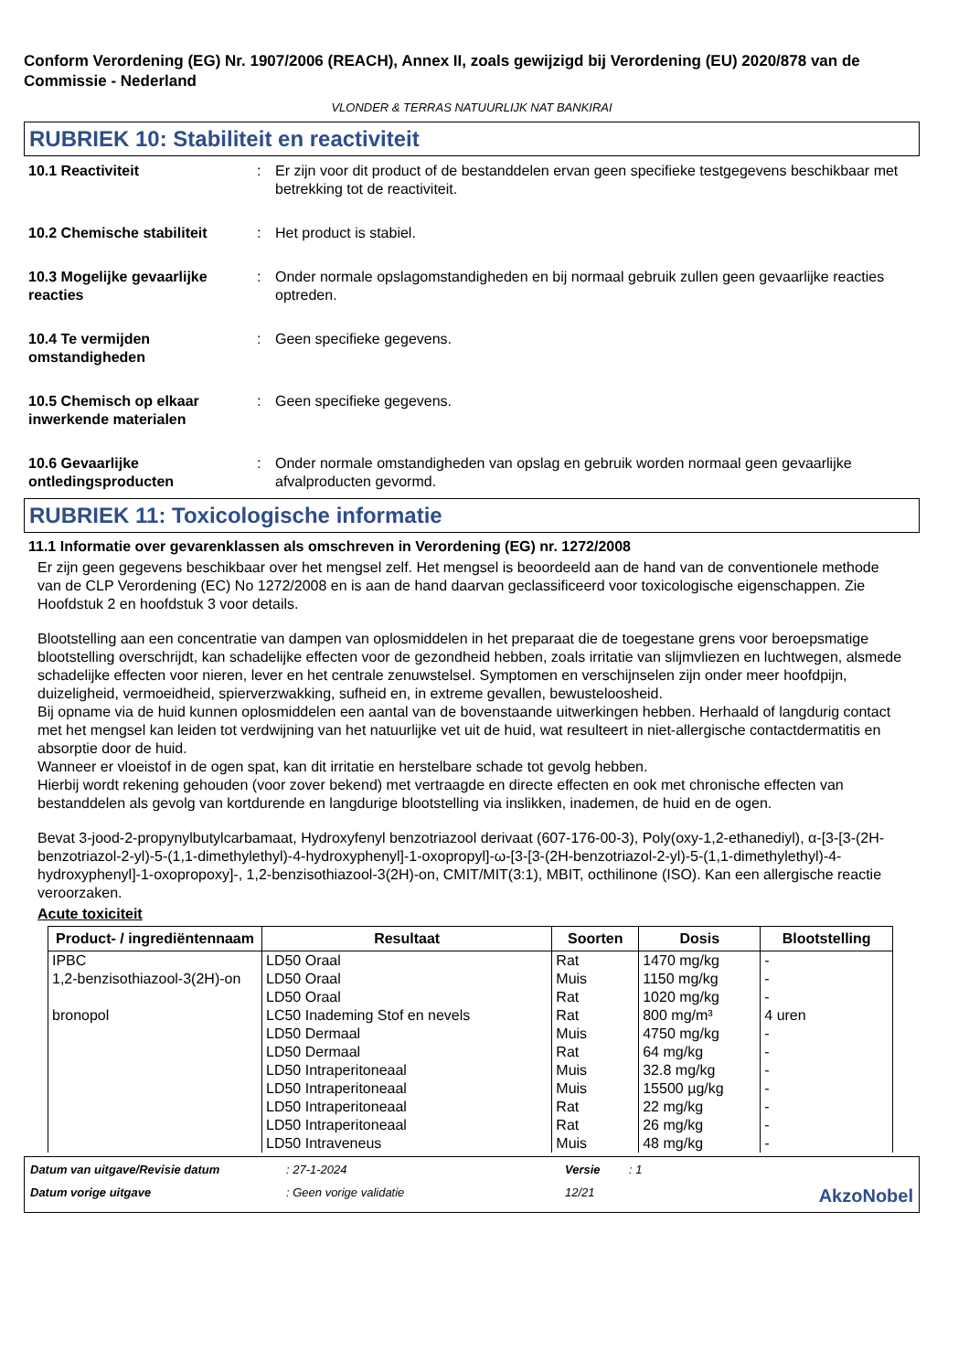Conform Verordening (EG) Nr. 1907/2006 (REACH), Annex II, zoals gewijzigd bij Verordening (EU) 2020/878 van de Commissie - Nederland
VLONDER & TERRAS NATUURLIJK NAT BANKIRAI
RUBRIEK 10: Stabiliteit en reactiviteit
10.1 Reactiviteit : Er zijn voor dit product of de bestanddelen ervan geen specifieke testgegevens beschikbaar met betrekking tot de reactiviteit.
10.2 Chemische stabiliteit : Het product is stabiel.
10.3 Mogelijke gevaarlijke reacties
: Onder normale opslagomstandigheden en bij normaal gebruik zullen geen gevaarlijke reacties optreden.
10.4 Te vermijden omstandigheden
: Geen specifieke gegevens.
10.5 Chemisch op elkaar inwerkende materialen
: Geen specifieke gegevens.
10.6 Gevaarlijke ontledingsproducten
: Onder normale omstandigheden van opslag en gebruik worden normaal geen gevaarlijke afvalproducten gevormd.
RUBRIEK 11: Toxicologische informatie
11.1 Informatie over gevarenklassen als omschreven in Verordening (EG) nr. 1272/2008
Er zijn geen gegevens beschikbaar over het mengsel zelf. Het mengsel is beoordeeld aan de hand van de conventionele methode van de CLP Verordening (EC) No 1272/2008 en is aan de hand daarvan geclassificeerd voor toxicologische eigenschappen. Zie Hoofdstuk 2 en hoofdstuk 3 voor details.
Blootstelling aan een concentratie van dampen van oplosmiddelen in het preparaat die de toegestane grens voor beroepsmatige blootstelling overschrijdt, kan schadelijke effecten voor de gezondheid hebben, zoals irritatie van slijmvliezen en luchtwegen, alsmede schadelijke effecten voor nieren, lever en het centrale zenuwstelsel. Symptomen en verschijnselen zijn onder meer hoofdpijn, duizeligheid, vermoeidheid, spierverzwakking, sufheid en, in extreme gevallen, bewusteloosheid.
Bij opname via de huid kunnen oplosmiddelen een aantal van de bovenstaande uitwerkingen hebben. Herhaald of langdurig contact met het mengsel kan leiden tot verdwijning van het natuurlijke vet uit de huid, wat resulteert in niet-allergische contactdermatitis en absorptie door de huid.
Wanneer er vloeistof in de ogen spat, kan dit irritatie en herstelbare schade tot gevolg hebben.
Hierbij wordt rekening gehouden (voor zover bekend) met vertraagde en directe effecten en ook met chronische effecten van bestanddelen als gevolg van kortdurende en langdurige blootstelling via inslikken, inademen, de huid en de ogen.
Bevat 3-jood-2-propynylbutylcarbamaat, Hydroxyfenyl benzotriazool derivaat (607-176-00-3), Poly(oxy-1,2-ethanediyl), α-[3-[3-(2H-benzotriazol-2-yl)-5-(1,1-dimethylethyl)-4-hydroxyphenyl]-1-oxopropyl]-ω-[3-[3-(2H-benzotriazol-2-yl)-5-(1,1-dimethylethyl)-4-hydroxyphenyl]-1-oxopropoxy]-, 1,2-benzisothiazool-3(2H)-on, CMIT/MIT(3:1), MBIT, octhilinone (ISO). Kan een allergische reactie veroorzaken.
Acute toxiciteit
| Product- / ingrediëntennaam | Resultaat | Soorten | Dosis | Blootstelling |
| --- | --- | --- | --- | --- |
| IPBC | LD50 Oraal | Rat | 1470 mg/kg | - |
| 1,2-benzisothiazool-3(2H)-on | LD50 Oraal | Muis | 1150 mg/kg | - |
| | LD50 Oraal | Rat | 1020 mg/kg | - |
| bronopol | LC50 Inademing Stof en nevels | Rat | 800 mg/m³ | 4 uren |
| | LD50 Dermaal | Muis | 4750 mg/kg | - |
| | LD50 Dermaal | Rat | 64 mg/kg | - |
| | LD50 Intraperitoneaal | Muis | 32.8 mg/kg | - |
| | LD50 Intraperitoneaal | Muis | 15500 µg/kg | - |
| | LD50 Intraperitoneaal | Rat | 22 mg/kg | - |
| | LD50 Intraperitoneaal | Rat | 26 mg/kg | - |
| | LD50 Intraveneus | Muis | 48 mg/kg | - |
Datum van uitgave/Revisie datum: 27-1-2024 Versie: 1 Datum vorige uitgave: Geen vorige validatie 12/21 AkzoNobel